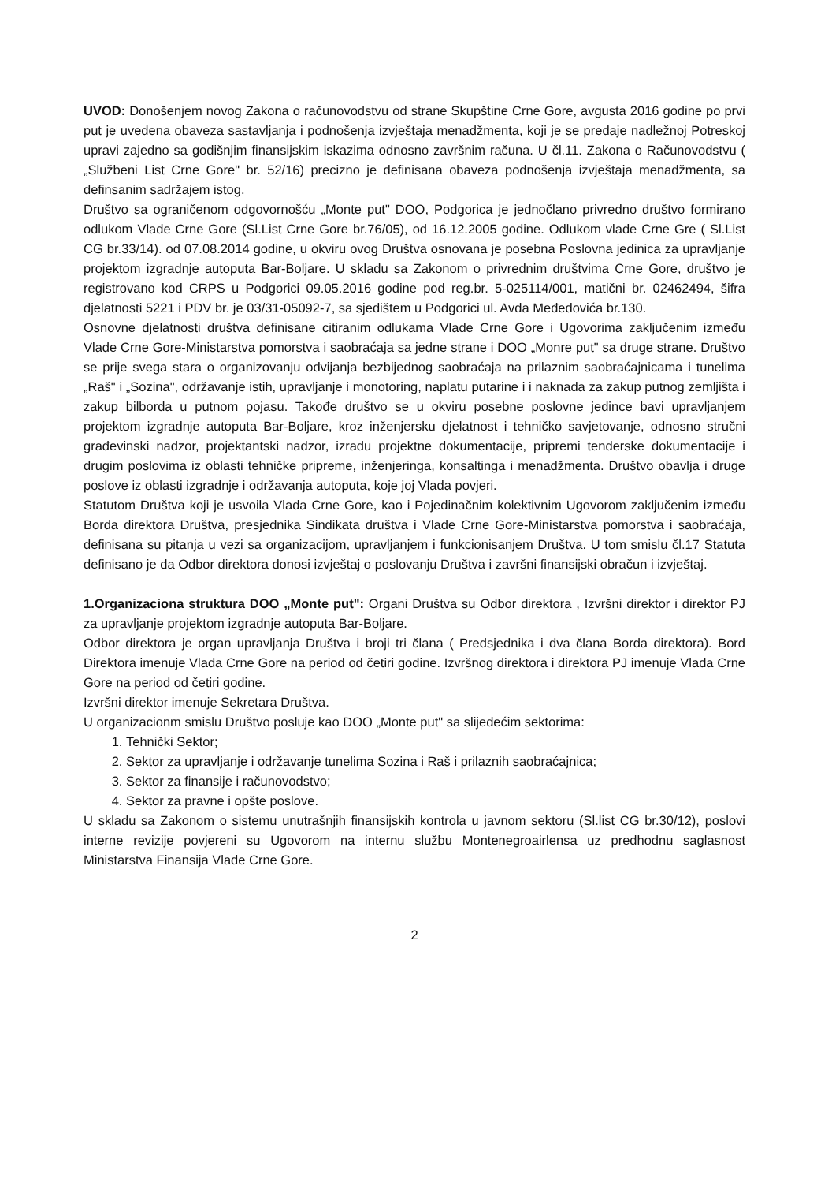UVOD: Donošenjem novog Zakona o računovodstvu od strane Skupštine Crne Gore, avgusta 2016 godine po prvi put je uvedena obaveza sastavljanja i podnošenja izvještaja menadžmenta, koji je se predaje nadležnoj Potreskoj upravi zajedno sa godišnjim finansijskim iskazima odnosno završnim računa. U čl.11. Zakona o Računovodstvu ( „Službeni List Crne Gore" br. 52/16) precizno je definisana obaveza podnošenja izvještaja menadžmenta, sa definsanim sadržajem istog.
Društvo sa ograničenom odgovornošću „Monte put" DOO, Podgorica je jednočlano privredno društvo formirano odlukom Vlade Crne Gore (Sl.List Crne Gore br.76/05), od 16.12.2005 godine. Odlukom vlade Crne Gre ( Sl.List CG br.33/14). od 07.08.2014 godine, u okviru ovog Društva osnovana je posebna Poslovna jedinica za upravljanje projektom izgradnje autoputa Bar-Boljare. U skladu sa Zakonom o privrednim društvima Crne Gore, društvo je registrovano kod CRPS u Podgorici 09.05.2016 godine pod reg.br. 5-025114/001, matični br. 02462494, šifra djelatnosti 5221 i PDV br. je 03/31-05092-7, sa sjedištem u Podgorici ul. Avda Međedovića br.130.
Osnovne djelatnosti društva definisane citiranim odlukama Vlade Crne Gore i Ugovorima zaključenim između Vlade Crne Gore-Ministarstva pomorstva i saobraćaja sa jedne strane i DOO „Monre put" sa druge strane. Društvo se prije svega stara o organizovanju odvijanja bezbijednog saobraćaja na prilaznim saobraćajnicama i tunelima „Raš" i „Sozina", održavanje istih, upravljanje i monotoring, naplatu putarine i i naknada za zakup putnog zemljišta i zakup bilborda u putnom pojasu. Takođe društvo se u okviru posebne poslovne jedince bavi upravljanjem projektom izgradnje autoputa Bar-Boljare, kroz inženjersku djelatnost i tehničko savjetovanje, odnosno stručni građevinski nadzor, projektantski nadzor, izradu projektne dokumentacije, pripremi tenderske dokumentacije i drugim poslovima iz oblasti tehničke pripreme, inženjeringa, konsaltinga i menadžmenta. Društvo obavlja i druge poslove iz oblasti izgradnje i održavanja autoputa, koje joj Vlada povjeri.
Statutom Društva koji je usvoila Vlada Crne Gore, kao i Pojedinačnim kolektivnim Ugovorom zaključenim između Borda direktora Društva, presjednika Sindikata društva i Vlade Crne Gore-Ministarstva pomorstva i saobraćaja, definisana su pitanja u vezi sa organizacijom, upravljanjem i funkcionisanjem Društva. U tom smislu čl.17 Statuta definisano je da Odbor direktora donosi izvještaj o poslovanju Društva i završni finansijski obračun i izvještaj.
1.Organizaciona struktura DOO „Monte put": Organi Društva su Odbor direktora , Izvršni direktor i direktor PJ za upravljanje projektom izgradnje autoputa Bar-Boljare.
Odbor direktora je organ upravljanja Društva i broji tri člana ( Predsjednika i dva člana Borda direktora). Bord Direktora imenuje Vlada Crne Gore na period od četiri godine. Izvršnog direktora i direktora PJ imenuje Vlada Crne Gore na period od četiri godine.
Izvršni direktor imenuje Sekretara Društva.
U organizacionm smislu Društvo posluje kao DOO „Monte put" sa slijedećim sektorima:
1. Tehnički Sektor;
2. Sektor za upravljanje i održavanje tunelima Sozina i Raš i prilaznih saobraćajnica;
3. Sektor za finansije i računovodstvo;
4. Sektor za pravne i opšte poslove.
U skladu sa Zakonom o sistemu unutrašnjih finansijskih kontrola u javnom sektoru (Sl.list CG br.30/12), poslovi interne revizije povjereni su Ugovorom na internu službu Montenegroairlensa uz predhodnu saglasnost Ministarstva Finansija Vlade Crne Gore.
2